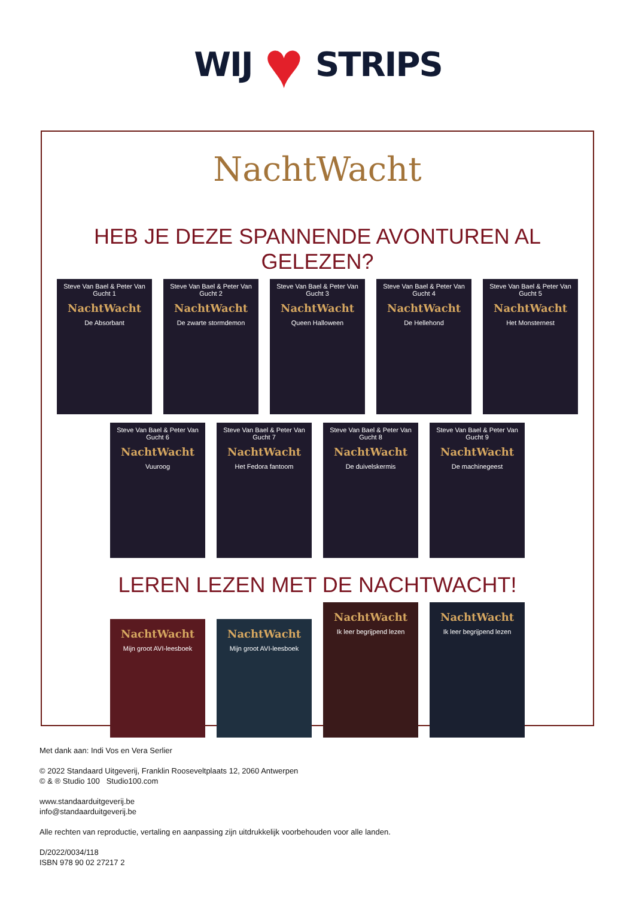WIJ
♥
STRIPS
NachtWacht
HEB JE DEZE SPANNENDE AVONTUREN AL GELEZEN?
Steve Van Bael & Peter Van Gucht 1
NachtWacht
De Absorbant
Steve Van Bael & Peter Van Gucht 2
NachtWacht
De zwarte stormdemon
Steve Van Bael & Peter Van Gucht 3
NachtWacht
Queen Halloween
Steve Van Bael & Peter Van Gucht 4
NachtWacht
De Hellehond
Steve Van Bael & Peter Van Gucht 5
NachtWacht
Het Monsternest
Steve Van Bael & Peter Van Gucht 6
NachtWacht
Vuuroog
Steve Van Bael & Peter Van Gucht 7
NachtWacht
Het Fedora fantoom
Steve Van Bael & Peter Van Gucht 8
NachtWacht
De duivelskermis
Steve Van Bael & Peter Van Gucht 9
NachtWacht
De machinegeest
LEREN LEZEN MET DE NACHTWACHT!
NachtWacht
Mijn groot AVI-leesboek
NachtWacht
Mijn groot AVI-leesboek
NachtWacht
Ik leer begrijpend lezen
NachtWacht
Ik leer begrijpend lezen
Met dank aan: Indi Vos en Vera Serlier
© 2022 Standaard Uitgeverij, Franklin Rooseveltplaats 12, 2060 Antwerpen
© & ® Studio 100 Studio100.com
www.standaarduitgeverij.be
info@standaarduitgeverij.be
Alle rechten van reproductie, vertaling en aanpassing zijn uitdrukkelijk voorbehouden voor alle landen.
D/2022/0034/118
ISBN 978 90 02 27217 2